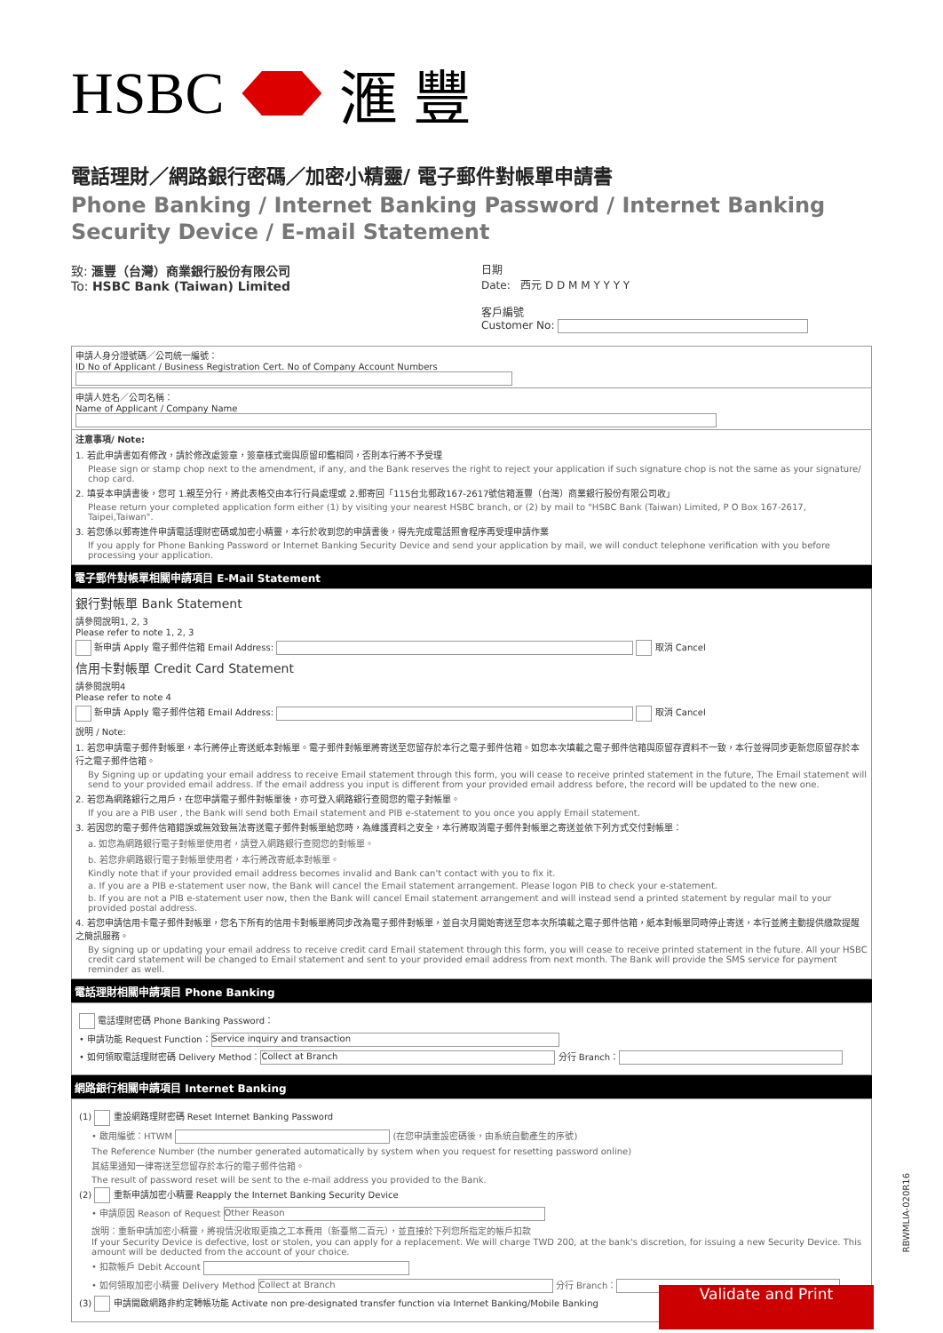HSBC 滙 豐
電話理財／網路銀行密碼／加密小精靈/ 電子郵件對帳單申請書
Phone Banking / Internet Banking Password / Internet Banking Security Device / E-mail Statement
致: 滙豐（台灣）商業銀行股份有限公司
To: HSBC Bank (Taiwan) Limited
日期
Date: 西元 D D M M Y Y Y Y
客戶編號
Customer No:
申請人身分證號碼／公司統一編號：
ID No of Applicant / Business Registration Cert. No of Company Account Numbers
申請人姓名／公司名稱：
Name of Applicant / Company Name
注意事項/ Note:
1. 若此申請書如有修改，請於修改處簽章，簽章樣式需與原留印鑑相同，否則本行將不予受理
Please sign or stamp chop next to the amendment, if any, and the Bank reserves the right to reject your application if such signature chop is not the same as your signature/ chop card.
2. 填妥本申請書後，您可 1.親至分行，將此表格交由本行行員處理或 2.郵寄回「115台北郵政167-2617號信箱滙豐（台灣）商業銀行股份有限公司收」
Please return your completed application form either (1) by visiting your nearest HSBC branch, or (2) by mail to "HSBC Bank (Taiwan) Limited, P O Box 167-2617, Taipei,Taiwan".
3. 若您係以郵寄進件申請電話理財密碼或加密小精靈，本行於收到您的申請書後，得先完成電話照會程序再受理申請作業
If you apply for Phone Banking Password or Internet Banking Security Device and send your application by mail, we will conduct telephone verification with you before processing your application.
電子郵件對帳單相關申請項目 E-Mail Statement
銀行對帳單 Bank Statement
請參閱說明1, 2, 3
Please refer to note 1, 2, 3
新申請 Apply 電子郵件信箱 Email Address: 取消 Cancel
信用卡對帳單 Credit Card Statement
請參閱說明4
Please refer to note 4
新申請 Apply 電子郵件信箱 Email Address: 取消 Cancel
說明 / Note:
1. 若您申請電子郵件對帳單，本行將停止寄送紙本對帳單。電子郵件對帳單將寄送至您留存於本行之電子郵件信箱。如您本次填載之電子郵件信箱與原留存資料不一致，本行並得同步更新您原留存於本行之電子郵件信箱。
By Signing up or updating your email address to receive Email statement through this form, you will cease to receive printed statement in the future, The Email statement will send to your provided email address. If the email address you input is different from your provided email address before, the record will be updated to the new one.
2. 若您為網路銀行之用戶，在您申請電子郵件對帳單後，亦可登入網路銀行查閱您的電子對帳單。
If you are a PIB user , the Bank will send both Email statement and PIB e-statement to you once you apply Email statement.
3. 若因您的電子郵件信箱錯誤或無效致無法寄送電子郵件對帳單給您時，為維護資料之安全，本行將取消電子郵件對帳單之寄送並依下列方式交付對帳單：
a. 如您為網路銀行電子對帳單使用者，請登入網路銀行查閱您的對帳單。
b. 若您非網路銀行電子對帳單使用者，本行將改寄紙本對帳單。
Kindly note that if your provided email address becomes invalid and Bank can't contact with you to fix it.
a. If you are a PIB e-statement user now, the Bank will cancel the Email statement arrangement. Please logon PIB to check your e-statement.
b. If you are not a PIB e-statement user now, then the Bank will cancel Email statement arrangement and will instead send a printed statement by regular mail to your provided postal address.
4. 若您申請信用卡電子郵件對帳單，您名下所有的信用卡對帳單將同步改為電子郵件對帳單，並自次月開始寄送至您本次所填載之電子郵件信箱，紙本對帳單同時停止寄送，本行並將主動提供繳款提醒之簡訊服務。
By signing up or updating your email address to receive credit card Email statement through this form, you will cease to receive printed statement in the future. All your HSBC credit card statement will be changed to Email statement and sent to your provided email address from next month. The Bank will provide the SMS service for payment reminder as well.
電話理財相關申請項目 Phone Banking
電話理財密碼 Phone Banking Password：
• 申請功能 Request Function： Service inquiry and transaction
• 如何領取電話理財密碼 Delivery Method： Collect at Branch 分行 Branch：
網路銀行相關申請項目 Internet Banking
(1) 重設網路理財密碼 Reset Internet Banking Password
• 啟用編號：HTWM (在您申請重設密碼後，由系統自動產生的序號)
The Reference Number (the number generated automatically by system when you request for resetting password online)
其結果通知一律寄送至您留存於本行的電子郵件信箱。
The result of password reset will be sent to the e-mail address you provided to the Bank.
(2) 重新申請加密小精靈 Reapply the Internet Banking Security Device
• 申請原因 Reason of Request Other Reason
說明：重新申請加密小精靈，將視情況收取更換之工本費用（新臺幣二百元），並直接於下列您所指定的帳戶扣款
If your Security Device is defective, lost or stolen, you can apply for a replacement. We will charge TWD 200, at the bank's discretion, for issuing a new Security Device. This amount will be deducted from the account of your choice.
• 扣款帳戶 Debit Account
• 如何領取加密小精靈 Delivery Method Collect at Branch 分行 Branch：
(3) 申請開啟網路非約定轉帳功能 Activate non pre-designated transfer function via Internet Banking/Mobile Banking
Validate and Print
RBWMLIA-020R16